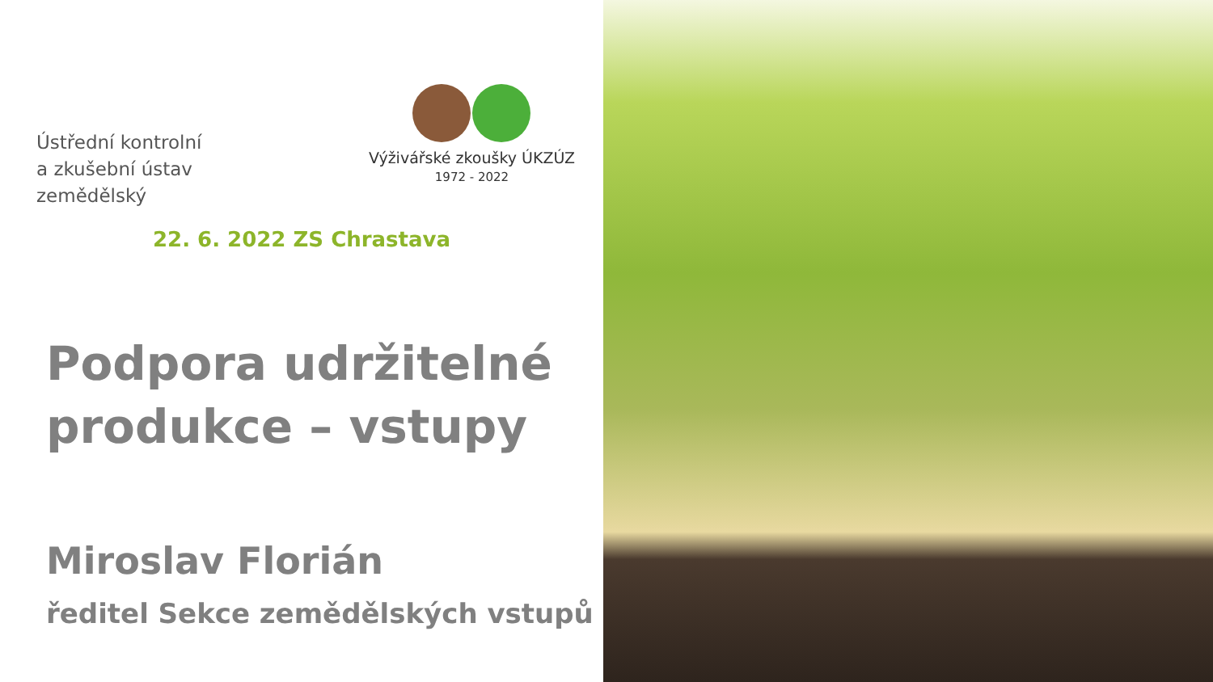Ústřední kontrolní
a zkušební ústav zemědělský
Výživářské zkoušky ÚKZÚZ
1972 - 2022
22. 6. 2022 ZS Chrastava
Podpora udržitelné
produkce – vstupy
Miroslav Florián
ředitel Sekce zemědělských vstupů